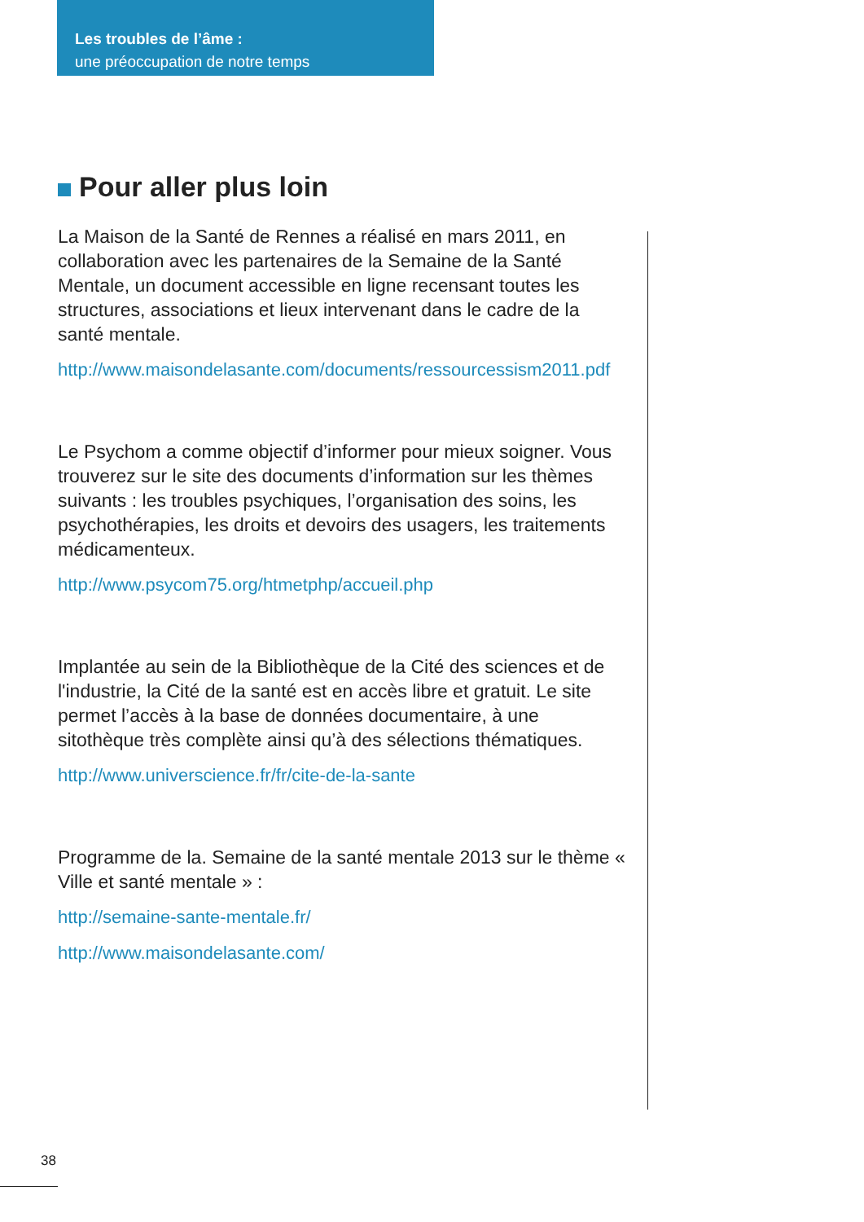Les troubles de l’âme :
une préoccupation de notre temps
Pour aller plus loin
La Maison de la Santé de Rennes a réalisé en mars 2011, en collaboration avec les partenaires de la Semaine de la Santé Mentale, un document accessible en ligne recensant toutes les structures, associations et lieux intervenant dans le cadre de la santé mentale.
http://www.maisondelasante.com/documents/ressourcessism2011.pdf
Le Psychom a comme objectif d’informer pour mieux soigner. Vous trouverez sur le site des documents d’information sur les thèmes suivants : les troubles psychiques, l’organisation des soins, les psychothérapies, les droits et devoirs des usagers, les traitements médicamenteux.
http://www.psycom75.org/htmetphp/accueil.php
Implantée au sein de la Bibliothèque de la Cité des sciences et de l'industrie, la Cité de la santé est en accès libre et gratuit. Le site permet l’accès à la base de données documentaire, à une sitothèque très complète ainsi qu’à des sélections thématiques.
http://www.universcience.fr/fr/cite-de-la-sante
Programme de la. Semaine de la santé mentale 2013 sur le thème « Ville et santé mentale » :
http://semaine-sante-mentale.fr/
http://www.maisondelasante.com/
38